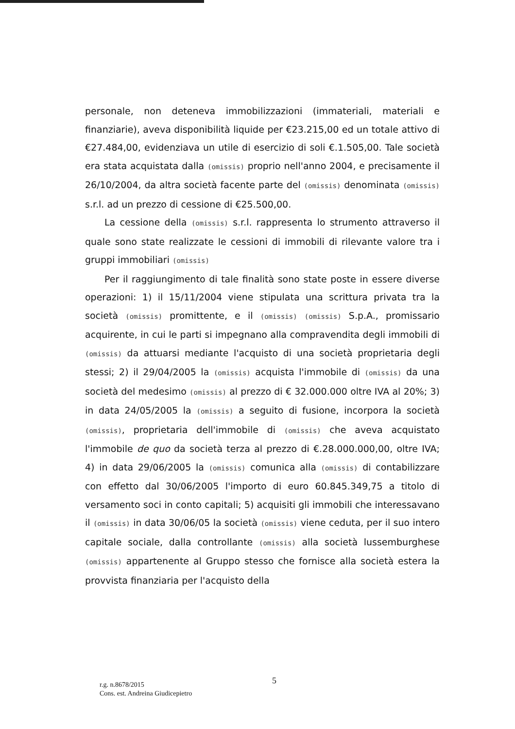personale, non deteneva immobilizzazioni (immateriali, materiali e finanziarie), aveva disponibilità liquide per €23.215,00 ed un totale attivo di €27.484,00, evidenziava un utile di esercizio di soli €.1.505,00. Tale società era stata acquistata dalla (omissis) proprio nell'anno 2004, e precisamente il 26/10/2004, da altra società facente parte del (omissis) denominata (omissis) s.r.l. ad un prezzo di cessione di €25.500,00.
La cessione della (omissis) s.r.l. rappresenta lo strumento attraverso il quale sono state realizzate le cessioni di immobili di rilevante valore tra i gruppi immobiliari (omissis)
Per il raggiungimento di tale finalità sono state poste in essere diverse operazioni: 1) il 15/11/2004 viene stipulata una scrittura privata tra la società (omissis) promittente, e il (omissis) (omissis) S.p.A., promissario acquirente, in cui le parti si impegnano alla compravendita degli immobili di (omissis) da attuarsi mediante l'acquisto di una società proprietaria degli stessi; 2) il 29/04/2005 la (omissis) acquista l'immobile di (omissis) da una società del medesimo (omissis) al prezzo di € 32.000.000 oltre IVA al 20%; 3) in data 24/05/2005 la (omissis) a seguito di fusione, incorpora la società (omissis), proprietaria dell'immobile di (omissis) che aveva acquistato l'immobile de quo da società terza al prezzo di €.28.000.000,00, oltre IVA; 4) in data 29/06/2005 la (omissis) comunica alla (omissis) di contabilizzare con effetto dal 30/06/2005 l'importo di euro 60.845.349,75 a titolo di versamento soci in conto capitali; 5) acquisiti gli immobili che interessavano il (omissis) in data 30/06/05 la società (omissis) viene ceduta, per il suo intero capitale sociale, dalla controllante (omissis) alla società lussemburghese (omissis) appartenente al Gruppo stesso che fornisce alla società estera la provvista finanziaria per l'acquisto della
5
r.g. n.8678/2015
Cons. est. Andreina Giudicepietro